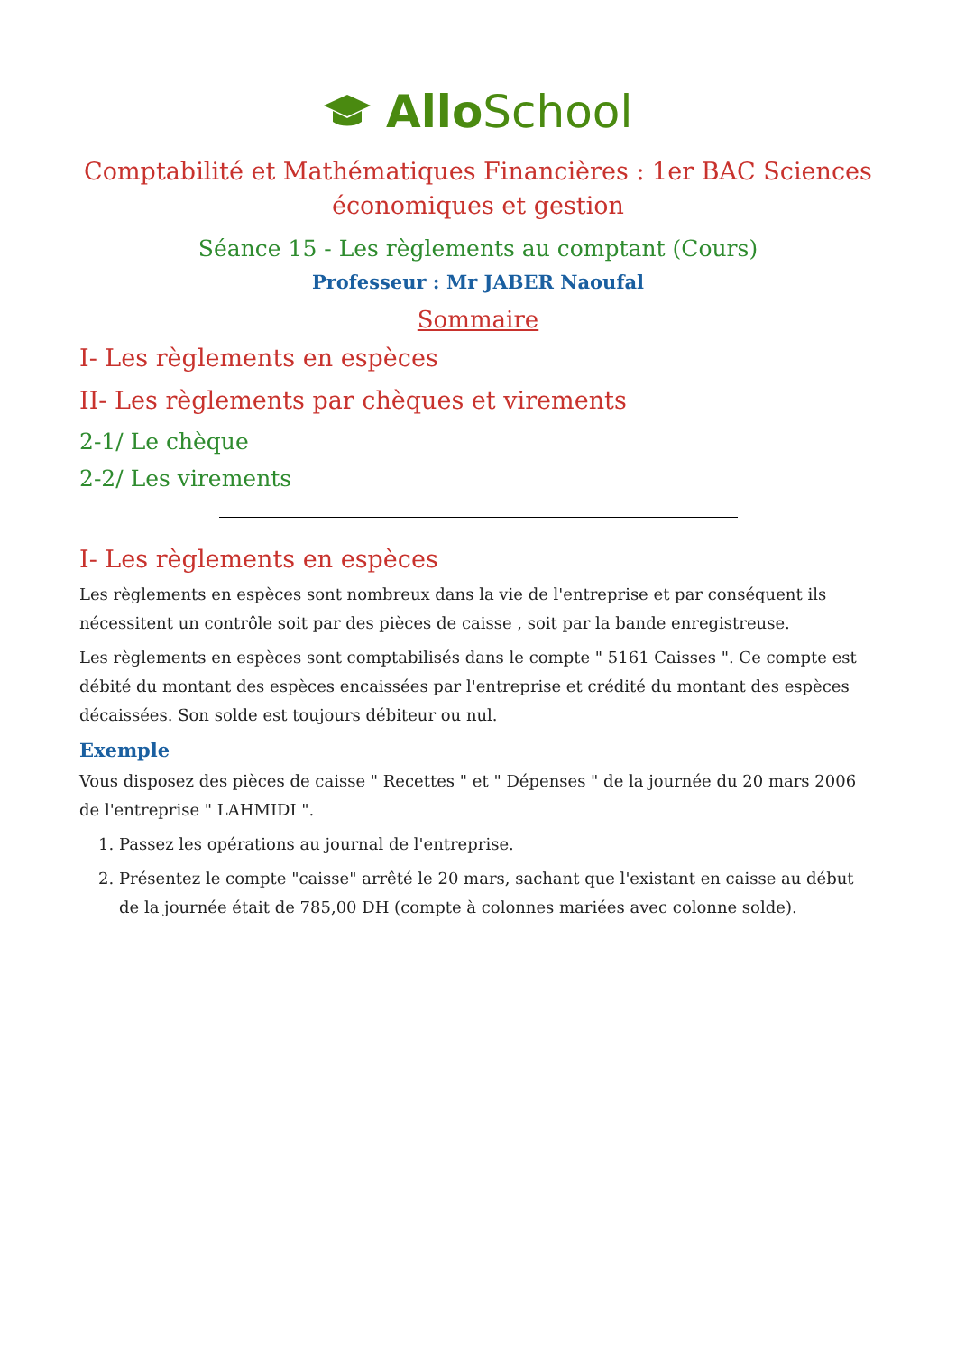AlloSchool
Comptabilité et Mathématiques Financières : 1er BAC Sciences économiques et gestion
Séance 15 - Les règlements au comptant (Cours)
Professeur : Mr JABER Naoufal
Sommaire
I- Les règlements en espèces
II- Les règlements par chèques et virements
2-1/ Le chèque
2-2/ Les virements
I- Les règlements en espèces
Les règlements en espèces sont nombreux dans la vie de l'entreprise et par conséquent ils nécessitent un contrôle soit par des pièces de caisse , soit par la bande enregistreuse.
Les règlements en espèces sont comptabilisés dans le compte " 5161 Caisses ". Ce compte est débité du montant des espèces encaissées par l'entreprise et crédité du montant des espèces décaissées. Son solde est toujours débiteur ou nul.
Exemple
Vous disposez des pièces de caisse " Recettes " et " Dépenses " de la journée du 20 mars 2006 de l'entreprise " LAHMIDI ".
1. Passez les opérations au journal de l'entreprise.
2. Présentez le compte "caisse" arrêté le 20 mars, sachant que l'existant en caisse au début de la journée était de 785,00 DH (compte à colonnes mariées avec colonne solde).